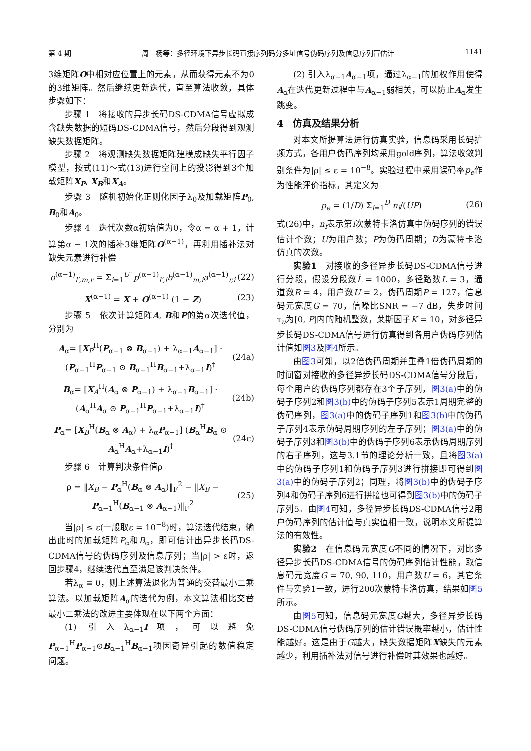第 4 期 周　杨等：多径环境下异步长码直接序列码分多址信号伪码序列及信息序列盲估计 1141
3维矩阵O中相对应位置上的元素，从而获得元素不为0的3维矩阵。然后继续更新迭代，直至算法收敛，具体步骤如下：
步骤 1　将接收的异步长码DS-CDMA信号虚拟成含缺失数据的短码DS-CDMA信号，然后分段得到观测缺失数据矩阵。
步骤 2　将观测缺失数据矩阵建模成缺失平行因子模型，按式(11)～式(13)进行空间上的投影得到3个加载矩阵X<sub>P</sub>, X<sub>B</sub>和X<sub>A</sub>。
步骤 3　随机初始化正则化因子λ<sub>0</sub>及加载矩阵P<sub>0</sub>, B<sub>0</sub>和A<sub>0</sub>。
步骤 4　迭代次数α初始值为0，令α = α + 1，计算第α − 1次的插补3维矩阵O<sup>(α−1)</sup>，再利用插补法对缺失元素进行补偿
o<sup>(α−1)</sup><sub>l′,m,r</sub> = Σ<sub>i=1</sub><sup>U′</sup> p<sup>(α−1)</sup><sub>l′,i</sub>b<sup>(α−1)</sup><sub>m,i</sub>a<sup>(α−1)</sup><sub>r,i</sub> (22)
X<sup>(α−1)</sup> = X + O<sup>(α−1)</sup> (1 − Z) (23)
步骤 5　依次计算矩阵A, B和P的第α次迭代值，分别为
A<sub>α</sub>= [X<sub>P</sub><sup>H</sup>(P<sub>α−1</sub> ⊗ B<sub>α−1</sub>) + λ<sub>α−1</sub>A<sub>α−1</sub>] · (P<sub>α−1</sub><sup>H</sup>P<sub>α−1</sub> ⊙ B<sub>α−1</sub><sup>H</sup>B<sub>α−1</sub>+λ<sub>α−1</sub>I)<sup>†</sup> (24a)
B<sub>α</sub>= [X<sub>A</sub><sup>H</sup>(A<sub>α</sub> ⊗ P<sub>α−1</sub>) + λ<sub>α−1</sub>B<sub>α−1</sub>] · (A<sub>α</sub><sup>H</sup>A<sub>α</sub> ⊙ P<sub>α−1</sub><sup>H</sup>P<sub>α−1</sub>+λ<sub>α−1</sub>I)<sup>†</sup> (24b)
P<sub>α</sub>= [X<sub>B</sub><sup>H</sup>(B<sub>α</sub> ⊗ A<sub>α</sub>) + λ<sub>α</sub>P<sub>α−1</sub>] (B<sub>α</sub><sup>H</sup>B<sub>α</sub> ⊙ A<sub>α</sub><sup>H</sup>A<sub>α</sub>+λ<sub>α−1</sub>I)<sup>†</sup> (24c)
步骤 6　计算判决条件值ρ
ρ = ‖X<sub>B</sub> − P<sub>α</sub><sup>H</sup>(B<sub>α</sub> ⊗ A<sub>α</sub>)‖<sub>F</sub><sup>2</sup> − ‖X<sub>B</sub> − P<sub>α−1</sub><sup>H</sup>(B<sub>α−1</sub> ⊗ A<sub>α−1</sub>)‖<sub>F</sub><sup>2</sup> (25)
当|ρ| ≤ ε(一般取ε = 10<sup>−8</sup>)时，算法迭代结束，输出此时的加载矩阵P<sub>α</sub>和B<sub>α</sub>，即可估计出异步长码DS-CDMA信号的伪码序列及信息序列；当|ρ| > ε时，返回步骤4，继续迭代直至满足该判决条件。
若λ<sub>α</sub> ≡ 0，则上述算法退化为普通的交替最小二乘算法。以加载矩阵A<sub>α</sub>的迭代为例，本文算法相比交替最小二乘法的改进主要体现在以下两个方面：
(1) 引入λ<sub>α−1</sub>I项，可以避免P<sub>α−1</sub><sup>H</sup>P<sub>α−1</sub>⊙B<sub>α−1</sub><sup>H</sup>B<sub>α−1</sub>项因奇异引起的数值稳定问题。
(2) 引入λ<sub>α−1</sub>A<sub>α−1</sub>项，通过λ<sub>α−1</sub>的加权作用使得A<sub>α</sub>在迭代更新过程中与A<sub>α−1</sub>弱相关，可以防止A<sub>α</sub>发生跳变。
4　仿真及结果分析
对本文所提算法进行仿真实验，信息码采用长码扩频方式，各用户伪码序列均采用gold序列，算法收敛判别条件为|ρ| ≤ ε = 10<sup>−8</sup>。实验过程中采用误码率p<sub>e</sub>作为性能评价指标，其定义为
p<sub>e</sub> = (1/D) Σ<sub>i=1</sub><sup>D</sup> n<sub>i</sub>/(UP) (26)
式(26)中，n<sub>i</sub>表示第i次蒙特卡洛仿真中伪码序列的错误估计个数；U为用户数；P为伪码周期；D为蒙特卡洛仿真的次数。
实验1　对接收的多径异步长码DS-CDMA信号进行分段，假设分段数L̄ = 1000，多径路数L = 3，通道数R = 4，用户数U = 2，伪码周期P = 127，信息码元宽度G = 70，信噪比SNR = −7 dB，失步时间τ<sub>u</sub>为[0, P]内的随机整数，莱斯因子K = 10，对多径异步长码DS-CDMA信号进行仿真得到各用户伪码序列估计值如图3及图4所示。
由图3可知，以2倍伪码周期并重叠1倍伪码周期的时间窗对接收的多径异步长码DS-CDMA信号分段后，每个用户的伪码序列都存在3个子序列，图3(a) 中的伪码子序列2和图3(b) 中的伪码子序列5表示1周期完整的伪码序列，图3(a) 中的伪码子序列1和图3(b) 中的伪码子序列4表示伪码周期序列的左子序列；图3(a) 中的伪码子序列3和图3(b) 中的伪码子序列6表示伪码周期序列的右子序列，这与3.1节的理论分析一致，且将图3(a) 中的伪码子序列1和伪码子序列3进行拼接即可得到图3(a) 中的伪码子序列2；同理，将图3(b) 中的伪码子序列4和伪码子序列6进行拼接也可得到图3(b) 中的伪码子序列5。由图4可知，多径异步长码DS-CDMA信号2用户伪码序列的估计值与真实值相一致，说明本文所提算法的有效性。
实验2　在信息码元宽度G不同的情况下，对比多径异步长码DS-CDMA信号的伪码序列估计性能，取信息码元宽度G = 70, 90, 110，用户数U = 6，其它条件与实验1一致，进行200次蒙特卡洛仿真，结果如图5所示。
由图5可知，信息码元宽度G越大，多径异步长码DS-CDMA信号伪码序列的估计错误概率越小，估计性能越好。这是由于G越大，缺失数据矩阵X缺失的元素越少，利用插补法对信号进行补偿时其效果也越好。